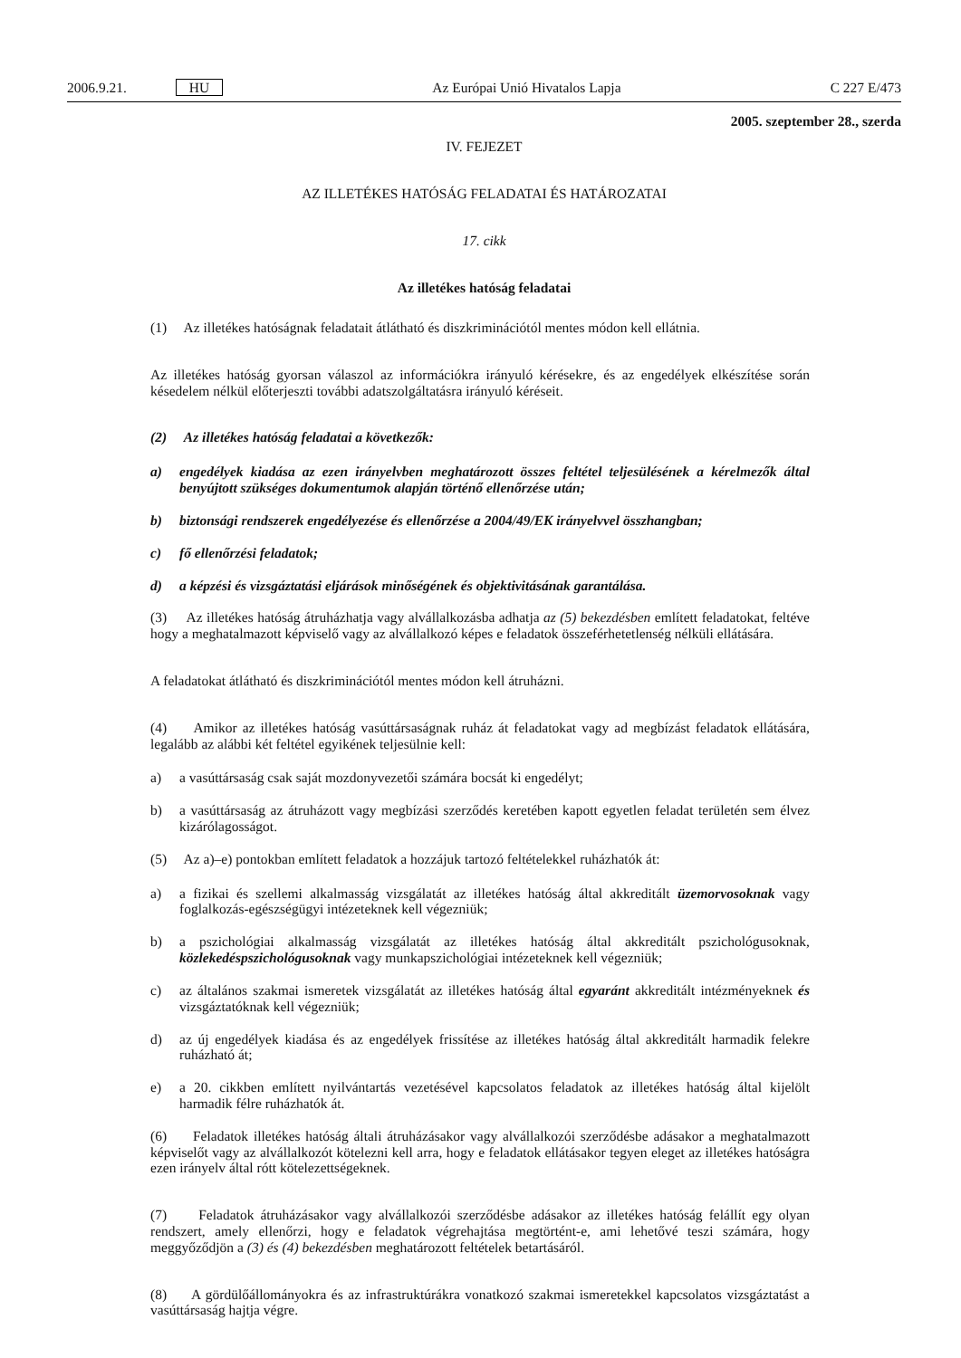2006.9.21. HU Az Európai Unió Hivatalos Lapja C 227 E/473
2005. szeptember 28., szerda
IV. FEJEZET
AZ ILLETÉKES HATÓSÁG FELADATAI ÉS HATÁROZATAI
17. cikk
Az illetékes hatóság feladatai
(1) Az illetékes hatóságnak feladatait átlátható és diszkriminációtól mentes módon kell ellátnia.
Az illetékes hatóság gyorsan válaszol az információkra irányuló kérésekre, és az engedélyek elkészítése során késedelem nélkül előterjeszti további adatszolgáltatásra irányuló kéréseit.
(2) Az illetékes hatóság feladatai a következők:
a) engedélyek kiadása az ezen irányelvben meghatározott összes feltétel teljesülésének a kérelmezők által benyújtott szükséges dokumentumok alapján történő ellenőrzése után;
b) biztonsági rendszerek engedélyezése és ellenőrzése a 2004/49/EK irányelvvel összhangban;
c) fő ellenőrzési feladatok;
d) a képzési és vizsgáztatási eljárások minőségének és objektivitásának garantálása.
(3) Az illetékes hatóság átruházhatja vagy alvállalkozásba adhatja az (5) bekezdésben említett feladatokat, feltéve hogy a meghatalmazott képviselő vagy az alvállalkozó képes e feladatok összeférhetetlenség nélküli ellátására.
A feladatokat átlátható és diszkriminációtól mentes módon kell átruházni.
(4) Amikor az illetékes hatóság vasúttársaságnak ruház át feladatokat vagy ad megbízást feladatok ellátására, legalább az alábbi két feltétel egyikének teljesülnie kell:
a) a vasúttársaság csak saját mozdonyvezetői számára bocsát ki engedélyt;
b) a vasúttársaság az átruházott vagy megbízási szerződés keretében kapott egyetlen feladat területén sem élvez kizárólagosságot.
(5) Az a)–e) pontokban említett feladatok a hozzájuk tartozó feltételekkel ruházhatók át:
a) a fizikai és szellemi alkalmasság vizsgálatát az illetékes hatóság által akkreditált üzemorvosoknak vagy foglalkozás-egészségügyi intézeteknek kell végezniük;
b) a pszichológiai alkalmasság vizsgálatát az illetékes hatóság által akkreditált pszichológusoknak, közlekedéspszichológusoknak vagy munkapszichológiai intézeteknek kell végezniük;
c) az általános szakmai ismeretek vizsgálatát az illetékes hatóság által egyaránt akkreditált intézményeknek és vizsgáztatóknak kell végezniük;
d) az új engedélyek kiadása és az engedélyek frissítése az illetékes hatóság által akkreditált harmadik felekre ruházható át;
e) a 20. cikkben említett nyilvántartás vezetésével kapcsolatos feladatok az illetékes hatóság által kijelölt harmadik félre ruházhatók át.
(6) Feladatok illetékes hatóság általi átruházásakor vagy alvállalkozói szerződésbe adásakor a meghatalmazott képviselőt vagy az alvállalkozót kötelezni kell arra, hogy e feladatok ellátásakor tegyen eleget az illetékes hatóságra ezen irányelv által rótt kötelezettségeknek.
(7) Feladatok átruházásakor vagy alvállalkozói szerződésbe adásakor az illetékes hatóság felállít egy olyan rendszert, amely ellenőrzi, hogy e feladatok végrehajtása megtörtént-e, ami lehetővé teszi számára, hogy meggyőződjön a (3) és (4) bekezdésben meghatározott feltételek betartásáról.
(8) A gördülőállományokra és az infrastruktúrákra vonatkozó szakmai ismeretekkel kapcsolatos vizsgáztatást a vasúttársaság hajtja végre.